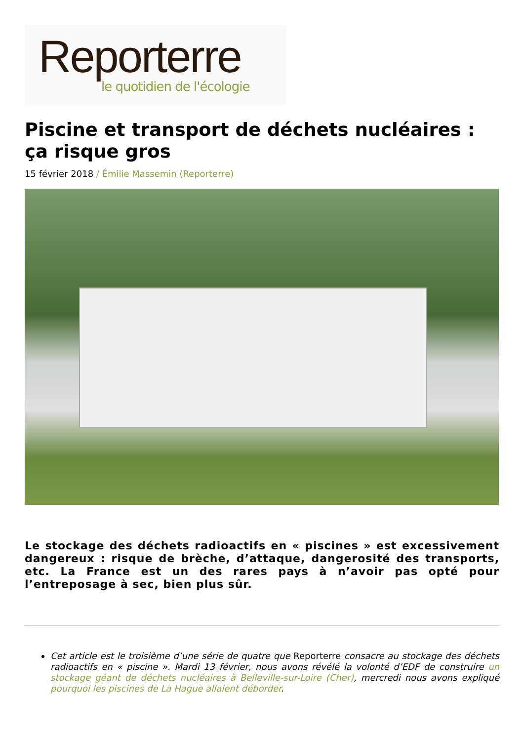Reporterre
le quotidien de l'écologie
Piscine et transport de déchets nucléaires : ça risque gros
15 février 2018 / Émilie Massemin (Reporterre)
Le stockage des déchets radioactifs en « piscines » est excessivement dangereux : risque de brèche, d’attaque, dangerosité des transports, etc. La France est un des rares pays à n’avoir pas opté pour l’entreposage à sec, bien plus sûr.
Cet article est le troisième d’une série de quatre que Reporterre consacre au stockage des déchets radioactifs en « piscine ». Mardi 13 février, nous avons révélé la volonté d’EDF de construire un stockage géant de déchets nucléaires à Belleville-sur-Loire (Cher), mercredi nous avons expliqué pourquoi les piscines de La Hague allaient déborder.